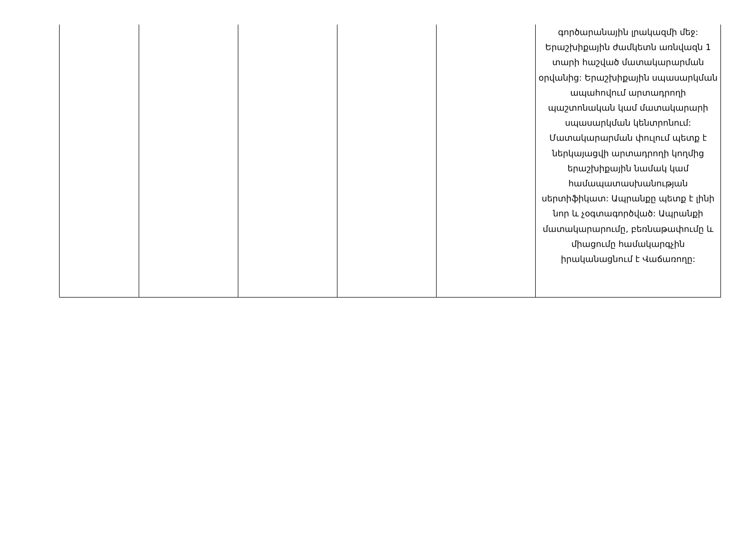| | | | | | գործարանային լրակազմի մեջ: Երաշխիքային ժամկետն առնվազն 1 տարի հաշված մատակարարման օրվանից: Երաշխիքային սպասարկման ապահովում արտադրողի պաշտոնական կամ մատակարարի սպասարկման կենտրոնում: Մատակարարման փուլում պետք է ներկայացվի արտադրողի կողմից երաշխիքային նամակ կամ համապատասխանության սերտիֆիկատ: Ապրանքը պետք է լինի նոր և չօգտագործված: Ապրանքի մատակարարումը, բեռնաթափումը և միացումը համակարգչին իրականացնում է Վաճառողը: |